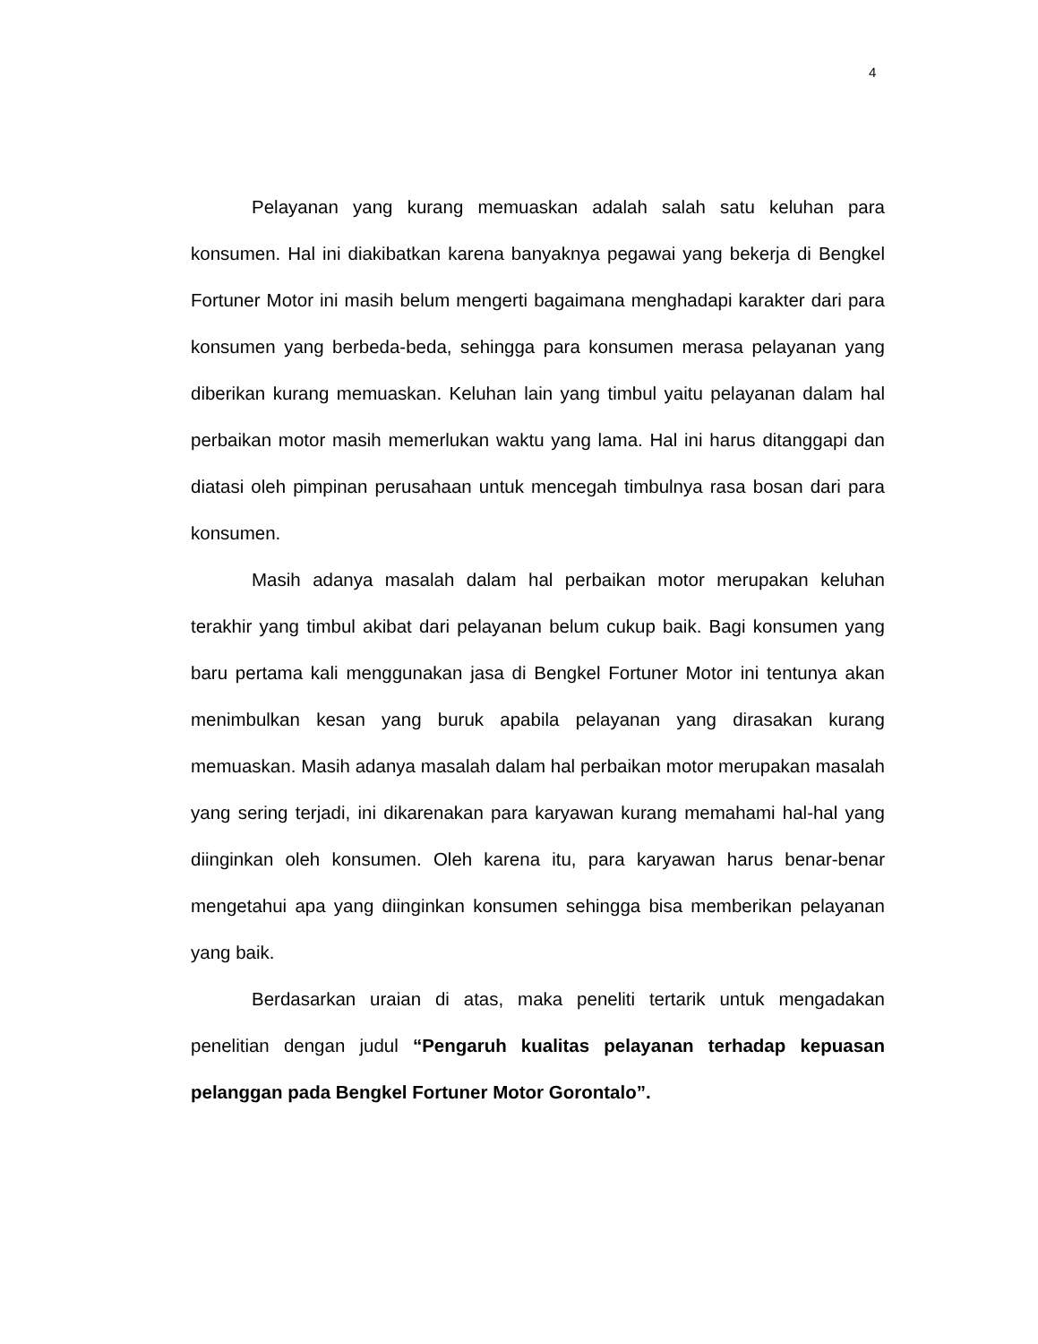4
Pelayanan yang kurang memuaskan adalah salah satu keluhan para konsumen. Hal ini diakibatkan karena banyaknya pegawai yang bekerja di Bengkel Fortuner Motor ini masih belum mengerti bagaimana menghadapi karakter dari para konsumen yang berbeda-beda, sehingga para konsumen merasa pelayanan yang diberikan kurang memuaskan. Keluhan lain yang timbul yaitu pelayanan dalam hal perbaikan motor masih memerlukan waktu yang lama. Hal ini harus ditanggapi dan diatasi oleh pimpinan perusahaan untuk mencegah timbulnya rasa bosan dari para konsumen.
Masih adanya masalah dalam hal perbaikan motor merupakan keluhan terakhir yang timbul akibat dari pelayanan belum cukup baik. Bagi konsumen yang baru pertama kali menggunakan jasa di Bengkel Fortuner Motor ini tentunya akan menimbulkan kesan yang buruk apabila pelayanan yang dirasakan kurang memuaskan. Masih adanya masalah dalam hal perbaikan motor merupakan masalah yang sering terjadi, ini dikarenakan para karyawan kurang memahami hal-hal yang diinginkan oleh konsumen. Oleh karena itu, para karyawan harus benar-benar mengetahui apa yang diinginkan konsumen sehingga bisa memberikan pelayanan yang baik.
Berdasarkan uraian di atas, maka peneliti tertarik untuk mengadakan penelitian dengan judul “Pengaruh kualitas pelayanan terhadap kepuasan pelanggan pada Bengkel Fortuner Motor Gorontalo”.